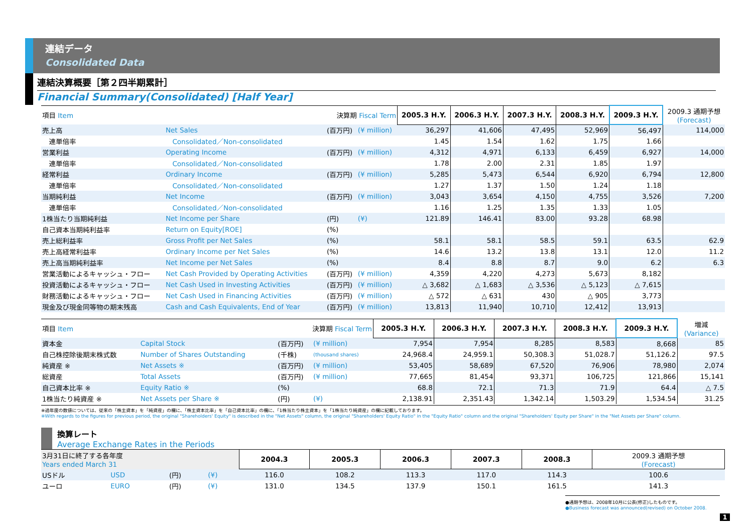連結データ
Consolidated Data
連結決算概要［第２四半期累計］
Financial Summary(Consolidated) [Half Year]
| 項目 Item 決算期 Fiscal Term | | | | 2005.3 H.Y. | 2006.3 H.Y. | 2007.3 H.Y. | 2008.3 H.Y. | 2009.3 H.Y. | 2009.3 通期予想 (Forecast) |
| 売上高 | Net Sales | (百万円) | (¥ million) | 36,297 | 41,606 | 47,495 | 52,969 | 56,497 | 114,000 |
| 連単倍率 | Consolidated／Non-consolidated | | | 1.45 | 1.54 | 1.62 | 1.75 | 1.66 | |
| 営業利益 | Operating Income | (百万円) | (¥ million) | 4,312 | 4,971 | 6,133 | 6,459 | 6,927 | 14,000 |
| 連単倍率 | Consolidated／Non-consolidated | | | 1.78 | 2.00 | 2.31 | 1.85 | 1.97 | |
| 経常利益 | Ordinary Income | (百万円) | (¥ million) | 5,285 | 5,473 | 6,544 | 6,920 | 6,794 | 12,800 |
| 連単倍率 | Consolidated／Non-consolidated | | | 1.27 | 1.37 | 1.50 | 1.24 | 1.18 | |
| 当期純利益 | Net Income | (百万円) | (¥ million) | 3,043 | 3,654 | 4,150 | 4,755 | 3,526 | 7,200 |
| 連単倍率 | Consolidated／Non-consolidated | | | 1.16 | 1.25 | 1.35 | 1.33 | 1.05 | |
| 1株当たり当期純利益 | Net Income per Share | (円) | (¥) | 121.89 | 146.41 | 83.00 | 93.28 | 68.98 | |
| 自己資本当期純利益率 | Return on Equity[ROE] | (%) | | | | | | | |
| 売上総利益率 | Gross Profit per Net Sales | (%) | | 58.1 | 58.1 | 58.5 | 59.1 | 63.5 | 62.9 |
| 売上高経常利益率 | Ordinary Income per Net Sales | (%) | | 14.6 | 13.2 | 13.8 | 13.1 | 12.0 | 11.2 |
| 売上高当期純利益率 | Net Income per Net Sales | (%) | | 8.4 | 8.8 | 8.7 | 9.0 | 6.2 | 6.3 |
| 営業活動によるキャッシュ・フロー | Net Cash Provided by Operating Activities | (百万円) | (¥ million) | 4,359 | 4,220 | 4,273 | 5,673 | 8,182 | |
| 投資活動によるキャッシュ・フロー | Net Cash Used in Investing Activities | (百万円) | (¥ million) | △ 3,682 | △ 1,683 | △ 3,536 | △ 5,123 | △ 7,615 | |
| 財務活動によるキャッシュ・フロー | Net Cash Used in Financing Activities | (百万円) | (¥ million) | △ 572 | △ 631 | 430 | △ 905 | 3,773 | |
| 現金及び現金同等物の期末残高 | Cash and Cash Equivalents, End of Year | (百万円) | (¥ million) | 13,813 | 11,940 | 10,710 | 12,412 | 13,913 | |
| 項目 Item 決算期 Fiscal Term | | | | 2005.3 H.Y. | 2006.3 H.Y. | 2007.3 H.Y. | 2008.3 H.Y. | 2009.3 H.Y. | 増減 (Variance) |
| 資本金 | Capital Stock | (百万円) | (¥ million) | 7,954 | 7,954 | 8,285 | 8,583 | 8,668 | 85 |
| 自己株控除後期末株式数 | Number of Shares Outstanding | (千株) | (thousand shares) | 24,968.4 | 24,959.1 | 50,308.3 | 51,028.7 | 51,126.2 | 97.5 |
| 純資産 ※ | Net Assets ※ | (百万円) | (¥ million) | 53,405 | 58,689 | 67,520 | 76,906 | 78,980 | 2,074 |
| 総資産 | Total Assets | (百万円) | (¥ million) | 77,665 | 81,454 | 93,371 | 106,725 | 121,866 | 15,141 |
| 自己資本比率 ※ | Equity Ratio ※ | (%) | | 68.8 | 72.1 | 71.3 | 71.9 | 64.4 | △ 7.5 |
| 1株当たり純資産 ※ | Net Assets per Share ※ | (円) | (¥) | 2,138.91 | 2,351.43 | 1,342.14 | 1,503.29 | 1,534.54 | 31.25 |
※過年度の数値については、従来の「株主資本」を「純資産」の欄に、「株主資本比率」を「自己資本比率」の欄に、「1株当たり株主資本」を「1株当たり純資産」の欄に記載しております。
※With regards to the figures for previous period, the original "Shareholders' Equity" is described in the "Net Assets" column, the original "Shareholders' Equity Ratio" in the "Equity Ratio" column and the original "Shareholders' Equity per Share" in the "Net Assets per Share" column.
換算レート
Average Exchange Rates in the Periods
| 3月31日に終了する各年度 Years ended March 31 | | | | 2004.3 | 2005.3 | 2006.3 | 2007.3 | 2008.3 | 2009.3 通期予想 (Forecast) |
| USドル | USD | (円) | (¥) | 116.0 | 108.2 | 113.3 | 117.0 | 114.3 | 100.6 |
| ユーロ | EURO | (円) | (¥) | 131.0 | 134.5 | 137.9 | 150.1 | 161.5 | 141.3 |
●通期予想は、2008年10月に公表(修正)したものです。
●Business forecast was announced(revised) on October 2008.
1